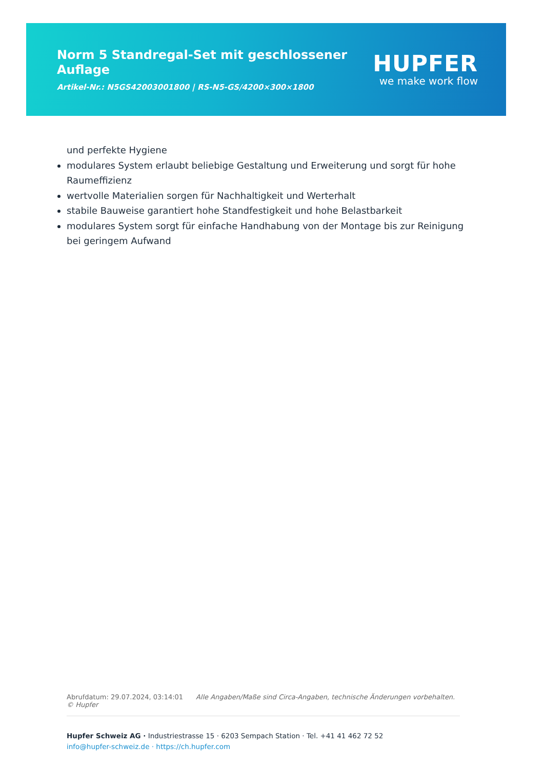Norm 5 Standregal-Set mit geschlossener
Auflage
Artikel-Nr.: N5GS42003001800 | RS-N5-GS/4200×300×1800
HUPFER
we make work flow
und perfekte Hygiene
modulares System erlaubt beliebige Gestaltung und Erweiterung und sorgt für hohe Raumeffizienz
wertvolle Materialien sorgen für Nachhaltigkeit und Werterhalt
stabile Bauweise garantiert hohe Standfestigkeit und hohe Belastbarkeit
modulares System sorgt für einfache Handhabung von der Montage bis zur Reinigung bei geringem Aufwand
Abrufdatum: 29.07.2024, 03:14:01 Alle Angaben/Maße sind Circa-Angaben, technische Änderungen vorbehalten. © Hupfer
Hupfer Schweiz AG · Industriestrasse 15 · 6203 Sempach Station · Tel. +41 41 462 72 52
info@hupfer-schweiz.de · https://ch.hupfer.com